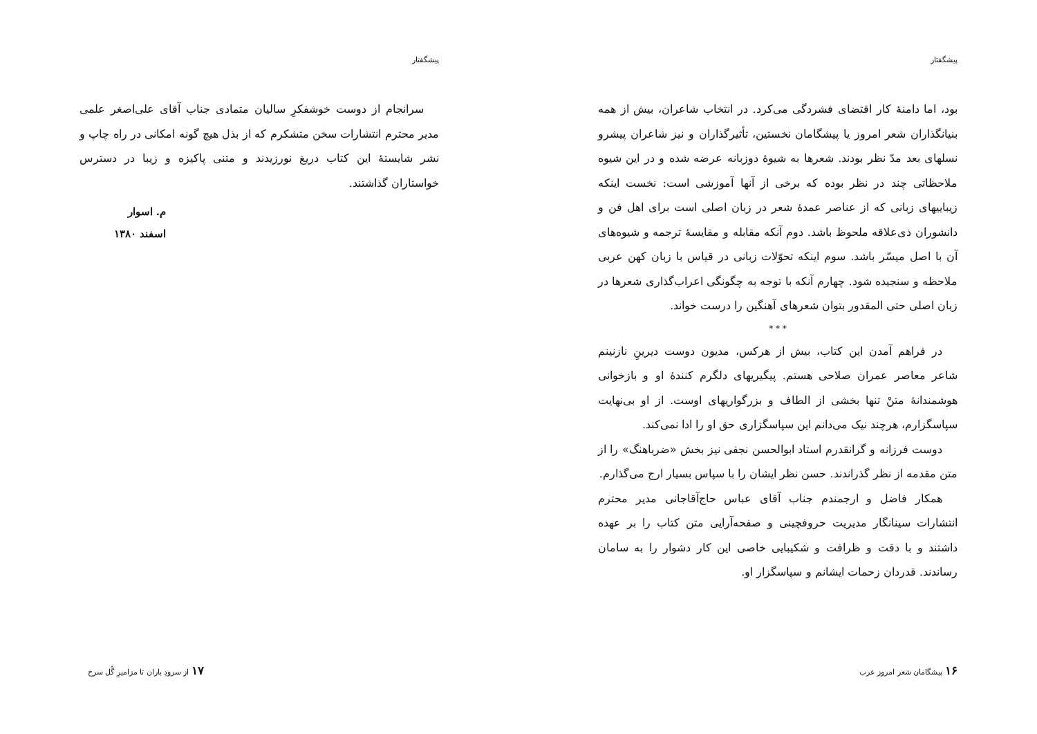پیشگفتار
سرانجام از دوست خوشفکرِ سالیان متمادی جناب آقای علی‌اصغر علمی مدیر محترم انتشارات سخن متشکرم که از بذل هیچ گونه امکانی در راه چاپ و نشر شایستهٔ این کتاب دریغ نورزیدند و متنی پاکیزه و زیبا در دسترس خواستاران گذاشتند.
م. اسوار
اسفند ۱۳۸۰
۱۷ از سرودِ باران تا مزامیرِ گُل سرخ
پیشگفتار
بود، اما دامنهٔ کار اقتضای فشردگی می‌کرد. در انتخاب شاعران، بیش از همه بنیانگذاران شعر امروز یا پیشگامان نخستین، تأثیرگذاران و نیز شاعران پیشرو نسلهای بعد مدّ نظر بودند. شعرها به شیوهٔ دوزبانه عرضه شده و در این شیوه ملاحظاتی چند در نظر بوده که برخی از آنها آموزشی است: نخست اینکه زیباییهای زبانی که از عناصر عمدهٔ شعر در زبان اصلی است برای اهل فن و دانشوران ذی‌علاقه ملحوظ باشد. دوم آنکه مقابله و مقایسهٔ ترجمه و شیوه‌های آن با اصل میسّر باشد. سوم اینکه تحوّلات زبانی در قیاس با زبان کهن عربی ملاحظه و سنجیده شود. چهارم آنکه با توجه به چگونگی اعراب‌گذاری شعرها در زبان اصلی حتی المقدور بتوان شعرهای آهنگین را درست خواند.
* * *
در فراهم آمدن این کتاب، بیش از هرکس، مدیون دوست دیرینِ نازنینم شاعر معاصر عمران صلاحی هستم. پیگیریهای دلگرم کنندهٔ او و بازخوانی هوشمندانهٔ متنْ تنها بخشی از الطاف و بزرگواریهای اوست. از او بی‌نهایت سپاسگزارم، هرچند نیک می‌دانم این سپاسگزاری حق او را ادا نمی‌کند.
دوست فرزانه و گرانقدرم استاد ابوالحسن نجفی نیز بخش «ضرباهنگ» را از متن مقدمه از نظر گذراندند. حسن نظر ایشان را با سپاس بسیار ارج می‌گذارم.
همکار فاضل و ارجمندم جناب آقای عباس حاج‌آقاجانی مدیر محترم انتشارات سینانگار مدیریت حروفچینی و صفحه‌آرایی متن کتاب را بر عهده داشتند و با دقت و ظرافت و شکیبایی خاصی این کار دشوار را به سامان رساندند. قدردان زحمات ایشانم و سپاسگزار او.
۱۶ پیشگامان شعر امروز عرب